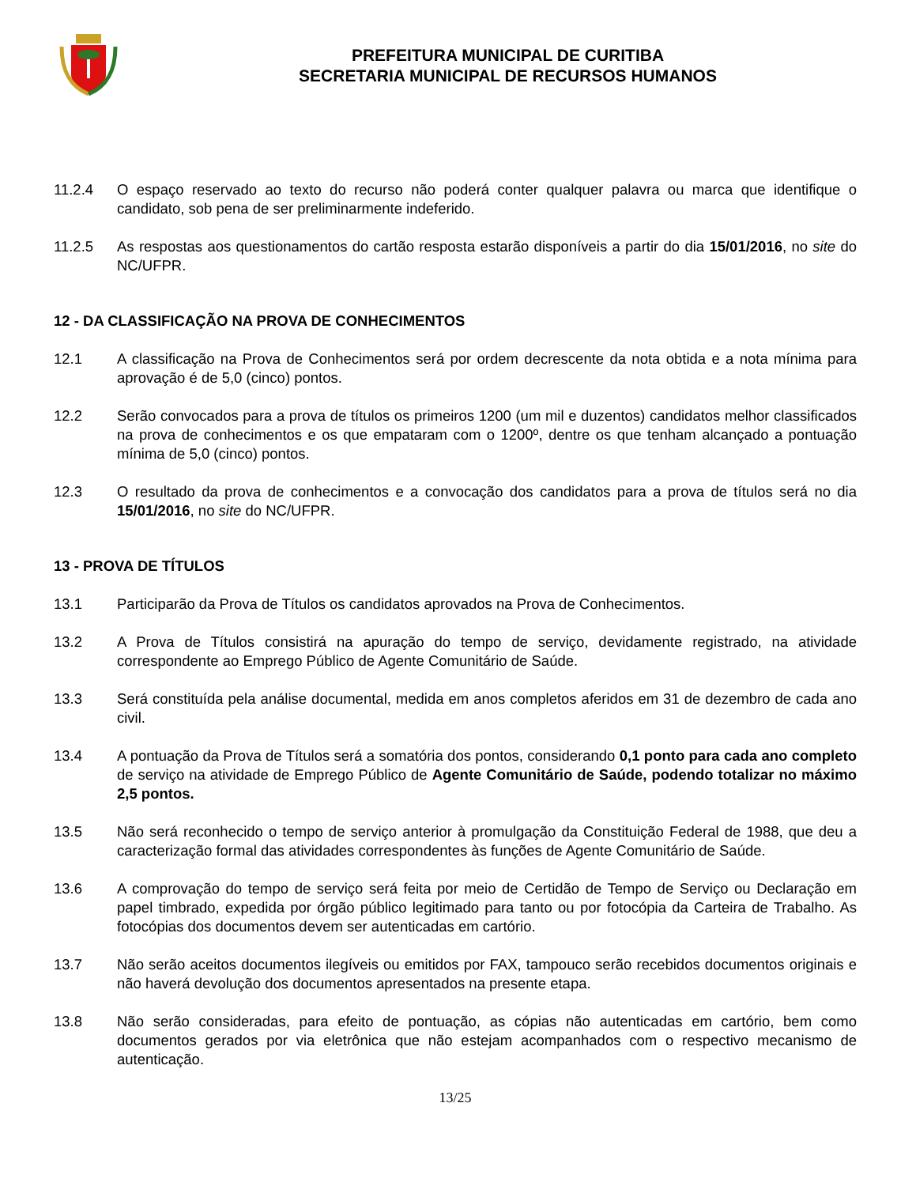PREFEITURA MUNICIPAL DE CURITIBA
SECRETARIA MUNICIPAL DE RECURSOS HUMANOS
11.2.4 O espaço reservado ao texto do recurso não poderá conter qualquer palavra ou marca que identifique o candidato, sob pena de ser preliminarmente indeferido.
11.2.5 As respostas aos questionamentos do cartão resposta estarão disponíveis a partir do dia 15/01/2016, no site do NC/UFPR.
12 - DA CLASSIFICAÇÃO NA PROVA DE CONHECIMENTOS
12.1 A classificação na Prova de Conhecimentos será por ordem decrescente da nota obtida e a nota mínima para aprovação é de 5,0 (cinco) pontos.
12.2 Serão convocados para a prova de títulos os primeiros 1200 (um mil e duzentos) candidatos melhor classificados na prova de conhecimentos e os que empataram com o 1200º, dentre os que tenham alcançado a pontuação mínima de 5,0 (cinco) pontos.
12.3 O resultado da prova de conhecimentos e a convocação dos candidatos para a prova de títulos será no dia 15/01/2016, no site do NC/UFPR.
13 - PROVA DE TÍTULOS
13.1 Participarão da Prova de Títulos os candidatos aprovados na Prova de Conhecimentos.
13.2 A Prova de Títulos consistirá na apuração do tempo de serviço, devidamente registrado, na atividade correspondente ao Emprego Público de Agente Comunitário de Saúde.
13.3 Será constituída pela análise documental, medida em anos completos aferidos em 31 de dezembro de cada ano civil.
13.4 A pontuação da Prova de Títulos será a somatória dos pontos, considerando 0,1 ponto para cada ano completo de serviço na atividade de Emprego Público de Agente Comunitário de Saúde, podendo totalizar no máximo 2,5 pontos.
13.5 Não será reconhecido o tempo de serviço anterior à promulgação da Constituição Federal de 1988, que deu a caracterização formal das atividades correspondentes às funções de Agente Comunitário de Saúde.
13.6 A comprovação do tempo de serviço será feita por meio de Certidão de Tempo de Serviço ou Declaração em papel timbrado, expedida por órgão público legitimado para tanto ou por fotocópia da Carteira de Trabalho. As fotocópias dos documentos devem ser autenticadas em cartório.
13.7 Não serão aceitos documentos ilegíveis ou emitidos por FAX, tampouco serão recebidos documentos originais e não haverá devolução dos documentos apresentados na presente etapa.
13.8 Não serão consideradas, para efeito de pontuação, as cópias não autenticadas em cartório, bem como documentos gerados por via eletrônica que não estejam acompanhados com o respectivo mecanismo de autenticação.
13/25